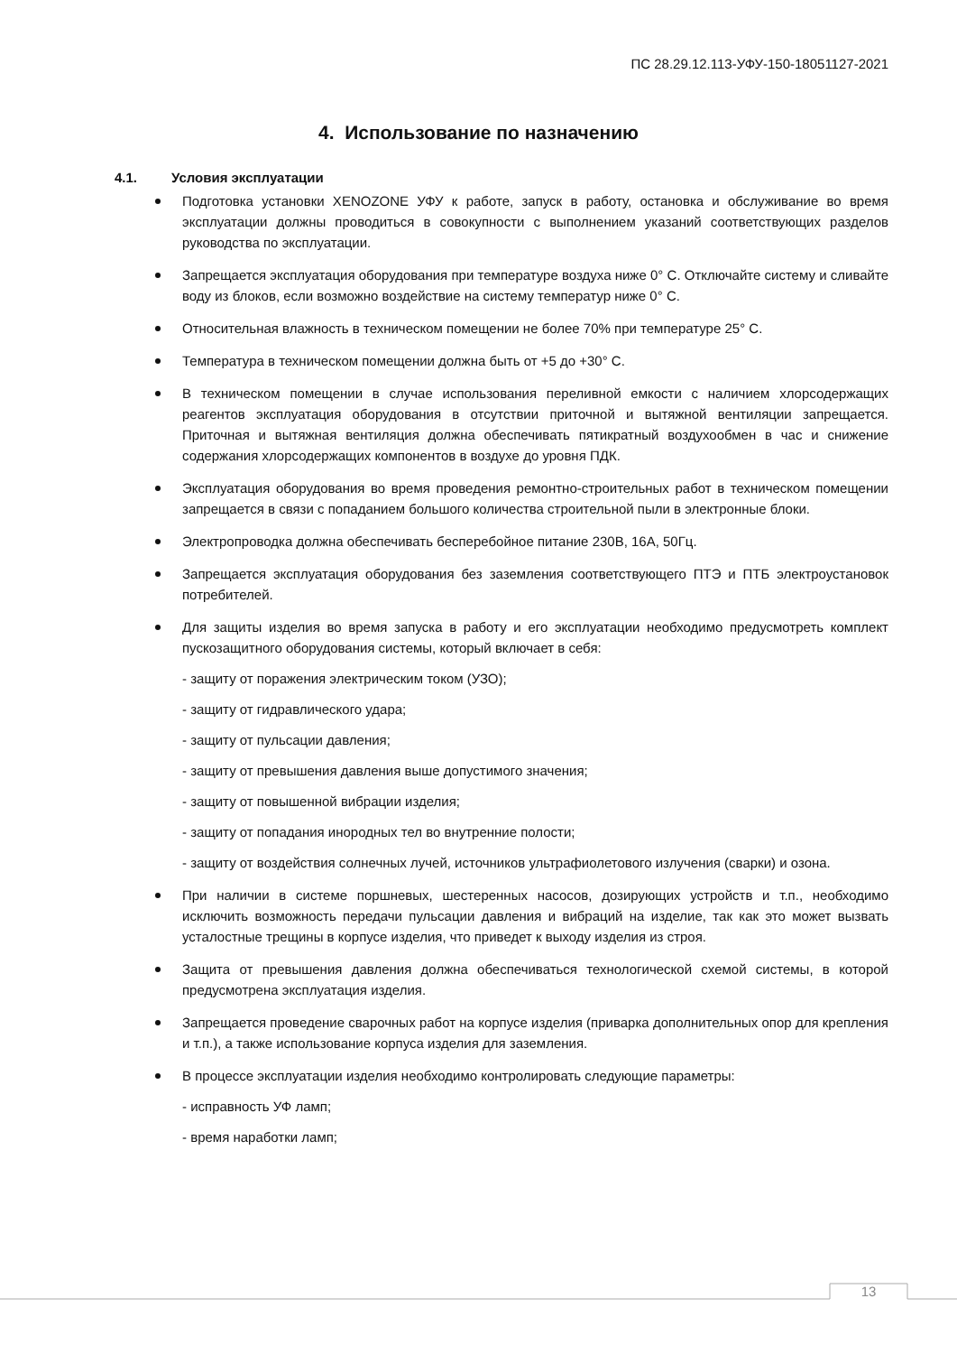ПС 28.29.12.113-УФУ-150-18051127-2021
4. Использование по назначению
4.1. Условия эксплуатации
Подготовка установки XENOZONE УФУ к работе, запуск в работу, остановка и обслуживание во время эксплуатации должны проводиться в совокупности с выполнением указаний соответствующих разделов руководства по эксплуатации.
Запрещается эксплуатация оборудования при температуре воздуха ниже 0° С. Отключайте систему и сливайте воду из блоков, если возможно воздействие на систему температур ниже 0° С.
Относительная влажность в техническом помещении не более 70% при температуре 25° С.
Температура в техническом помещении должна быть от +5 до +30° С.
В техническом помещении в случае использования переливной емкости с наличием хлорсодержащих реагентов эксплуатация оборудования в отсутствии приточной и вытяжной вентиляции запрещается. Приточная и вытяжная вентиляция должна обеспечивать пятикратный воздухообмен в час и снижение содержания хлорсодержащих компонентов в воздухе до уровня ПДК.
Эксплуатация оборудования во время проведения ремонтно-строительных работ в техническом помещении запрещается в связи с попаданием большого количества строительной пыли в электронные блоки.
Электропроводка должна обеспечивать бесперебойное питание 230В, 16А, 50Гц.
Запрещается эксплуатация оборудования без заземления соответствующего ПТЭ и ПТБ электроустановок потребителей.
Для защиты изделия во время запуска в работу и его эксплуатации необходимо предусмотреть комплект пускозащитного оборудования системы, который включает в себя:
- защиту от поражения электрическим током (УЗО);
- защиту от гидравлического удара;
- защиту от пульсации давления;
- защиту от превышения давления выше допустимого значения;
- защиту от повышенной вибрации изделия;
- защиту от попадания инородных тел во внутренние полости;
- защиту от воздействия солнечных лучей, источников ультрафиолетового излучения (сварки) и озона.
При наличии в системе поршневых, шестеренных насосов, дозирующих устройств и т.п., необходимо исключить возможность передачи пульсации давления и вибраций на изделие, так как это может вызвать усталостные трещины в корпусе изделия, что приведет к выходу изделия из строя.
Защита от превышения давления должна обеспечиваться технологической схемой системы, в которой предусмотрена эксплуатация изделия.
Запрещается проведение сварочных работ на корпусе изделия (приварка дополнительных опор для крепления и т.п.), а также использование корпуса изделия для заземления.
В процессе эксплуатации изделия необходимо контролировать следующие параметры:
- исправность УФ ламп;
- время наработки ламп;
13